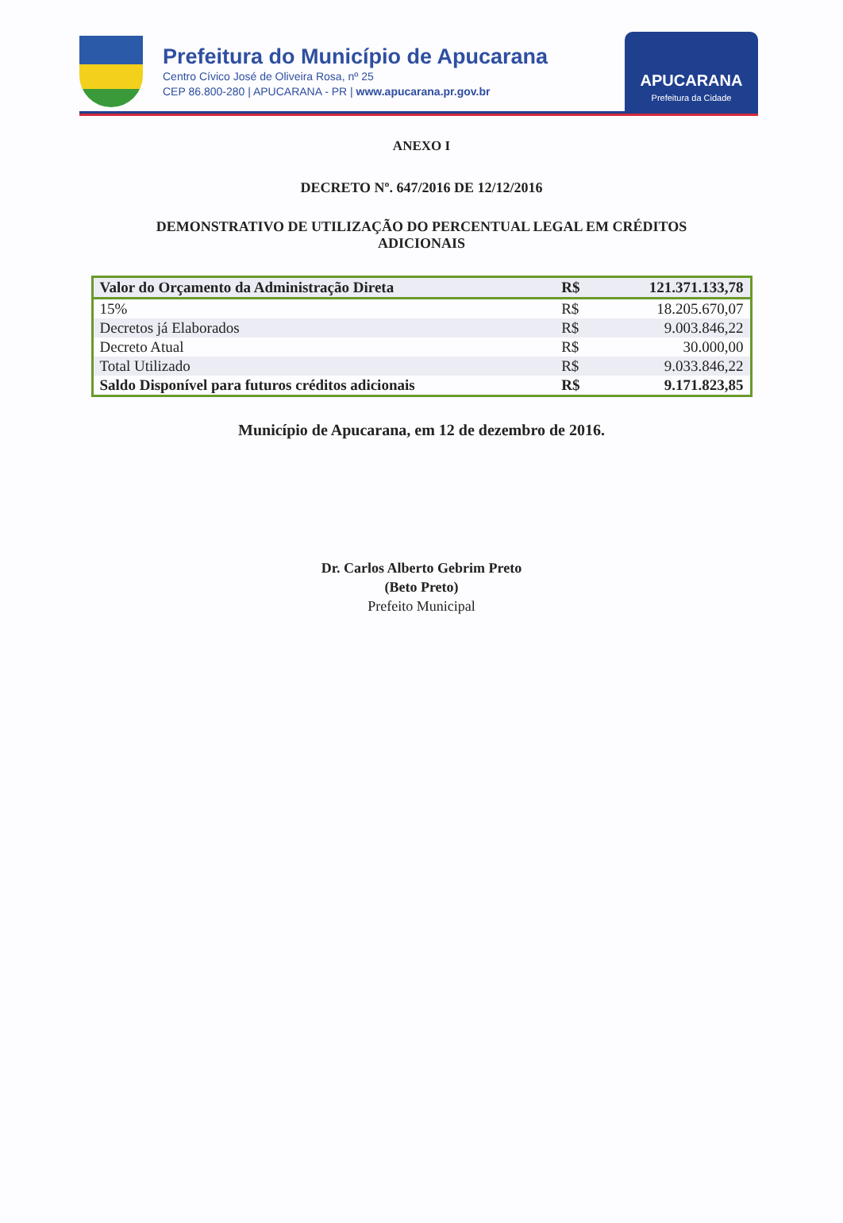Prefeitura do Município de Apucarana
Centro Cívico José de Oliveira Rosa, nº 25
CEP 86.800-280 | APUCARANA - PR | www.apucarana.pr.gov.br
APUCARANA
Prefeitura da Cidade
ANEXO I
DECRETO Nº. 647/2016 DE 12/12/2016
DEMONSTRATIVO DE UTILIZAÇÃO DO PERCENTUAL LEGAL EM CRÉDITOS
ADICIONAIS
| Valor do Orçamento da Administração Direta | R$ | 121.371.133,78 |
| 15% | R$ | 18.205.670,07 |
| Decretos já Elaborados | R$ | 9.003.846,22 |
| Decreto Atual | R$ | 30.000,00 |
| Total Utilizado | R$ | 9.033.846,22 |
| Saldo Disponível para futuros créditos adicionais | R$ | 9.171.823,85 |
Município de Apucarana, em 12 de dezembro de 2016.
Dr. Carlos Alberto Gebrim Preto
(Beto Preto)
Prefeito Municipal